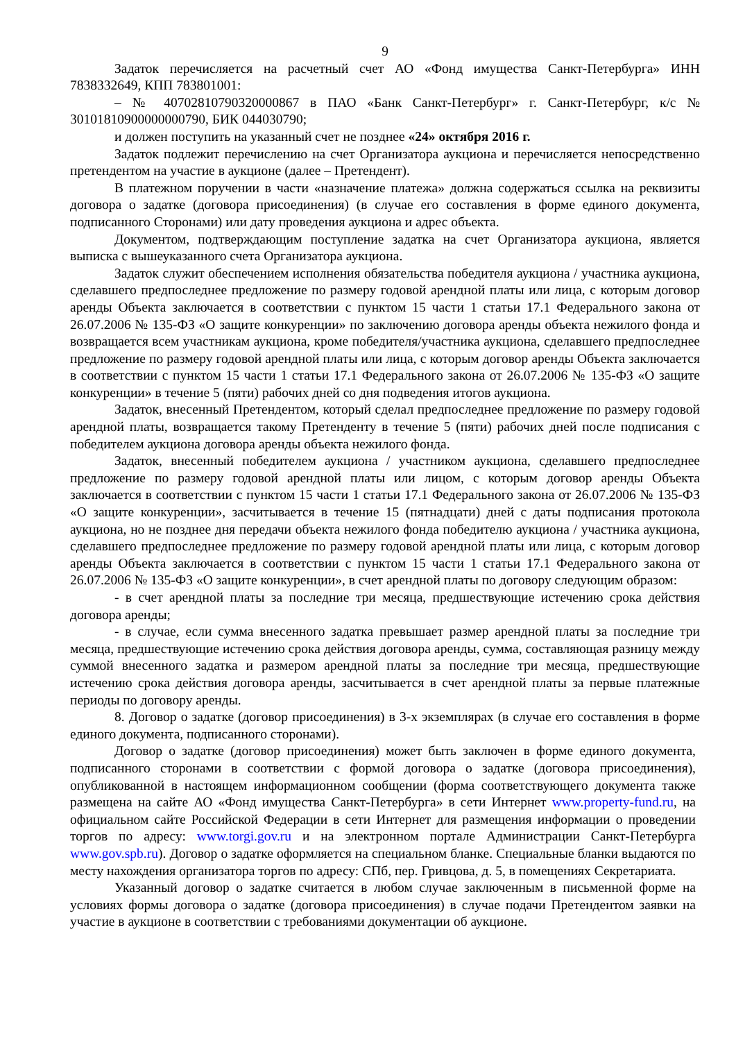9
Задаток перечисляется на расчетный счет АО «Фонд имущества Санкт-Петербурга» ИНН 7838332649, КПП 783801001:
– № 40702810790320000867 в ПАО «Банк Санкт-Петербург» г. Санкт-Петербург, к/с № 30101810900000000790, БИК 044030790;
и должен поступить на указанный счет не позднее «24» октября 2016 г.
Задаток подлежит перечислению на счет Организатора аукциона и перечисляется непосредственно претендентом на участие в аукционе (далее – Претендент).
В платежном поручении в части «назначение платежа» должна содержаться ссылка на реквизиты договора о задатке (договора присоединения) (в случае его составления в форме единого документа, подписанного Сторонами) или дату проведения аукциона и адрес объекта.
Документом, подтверждающим поступление задатка на счет Организатора аукциона, является выписка с вышеуказанного счета Организатора аукциона.
Задаток служит обеспечением исполнения обязательства победителя аукциона / участника аукциона, сделавшего предпоследнее предложение по размеру годовой арендной платы или лица, с которым договор аренды Объекта заключается в соответствии с пунктом 15 части 1 статьи 17.1 Федерального закона от 26.07.2006 № 135-ФЗ «О защите конкуренции» по заключению договора аренды объекта нежилого фонда и возвращается всем участникам аукциона, кроме победителя/участника аукциона, сделавшего предпоследнее предложение по размеру годовой арендной платы или лица, с которым договор аренды Объекта заключается в соответствии с пунктом 15 части 1 статьи 17.1 Федерального закона от 26.07.2006 № 135-ФЗ «О защите конкуренции» в течение 5 (пяти) рабочих дней со дня подведения итогов аукциона.
Задаток, внесенный Претендентом, который сделал предпоследнее предложение по размеру годовой арендной платы, возвращается такому Претенденту в течение 5 (пяти) рабочих дней после подписания с победителем аукциона договора аренды объекта нежилого фонда.
Задаток, внесенный победителем аукциона / участником аукциона, сделавшего предпоследнее предложение по размеру годовой арендной платы или лицом, с которым договор аренды Объекта заключается в соответствии с пунктом 15 части 1 статьи 17.1 Федерального закона от 26.07.2006 № 135-ФЗ «О защите конкуренции», засчитывается в течение 15 (пятнадцати) дней с даты подписания протокола аукциона, но не позднее дня передачи объекта нежилого фонда победителю аукциона / участника аукциона, сделавшего предпоследнее предложение по размеру годовой арендной платы или лица, с которым договор аренды Объекта заключается в соответствии с пунктом 15 части 1 статьи 17.1 Федерального закона от 26.07.2006 № 135-ФЗ «О защите конкуренции», в счет арендной платы по договору следующим образом:
- в счет арендной платы за последние три месяца, предшествующие истечению срока действия договора аренды;
- в случае, если сумма внесенного задатка превышает размер арендной платы за последние три месяца, предшествующие истечению срока действия договора аренды, сумма, составляющая разницу между суммой внесенного задатка и размером арендной платы за последние три месяца, предшествующие истечению срока действия договора аренды, засчитывается в счет арендной платы за первые платежные периоды по договору аренды.
8. Договор о задатке (договор присоединения) в 3-х экземплярах (в случае его составления в форме единого документа, подписанного сторонами).
Договор о задатке (договор присоединения) может быть заключен в форме единого документа, подписанного сторонами в соответствии с формой договора о задатке (договора присоединения), опубликованной в настоящем информационном сообщении (форма соответствующего документа также размещена на сайте АО «Фонд имущества Санкт-Петербурга» в сети Интернет www.property-fund.ru, на официальном сайте Российской Федерации в сети Интернет для размещения информации о проведении торгов по адресу: www.torgi.gov.ru и на электронном портале Администрации Санкт-Петербурга www.gov.spb.ru). Договор о задатке оформляется на специальном бланке. Специальные бланки выдаются по месту нахождения организатора торгов по адресу: СПб, пер. Гривцова, д. 5, в помещениях Секретариата.
Указанный договор о задатке считается в любом случае заключенным в письменной форме на условиях формы договора о задатке (договора присоединения) в случае подачи Претендентом заявки на участие в аукционе в соответствии с требованиями документации об аукционе.